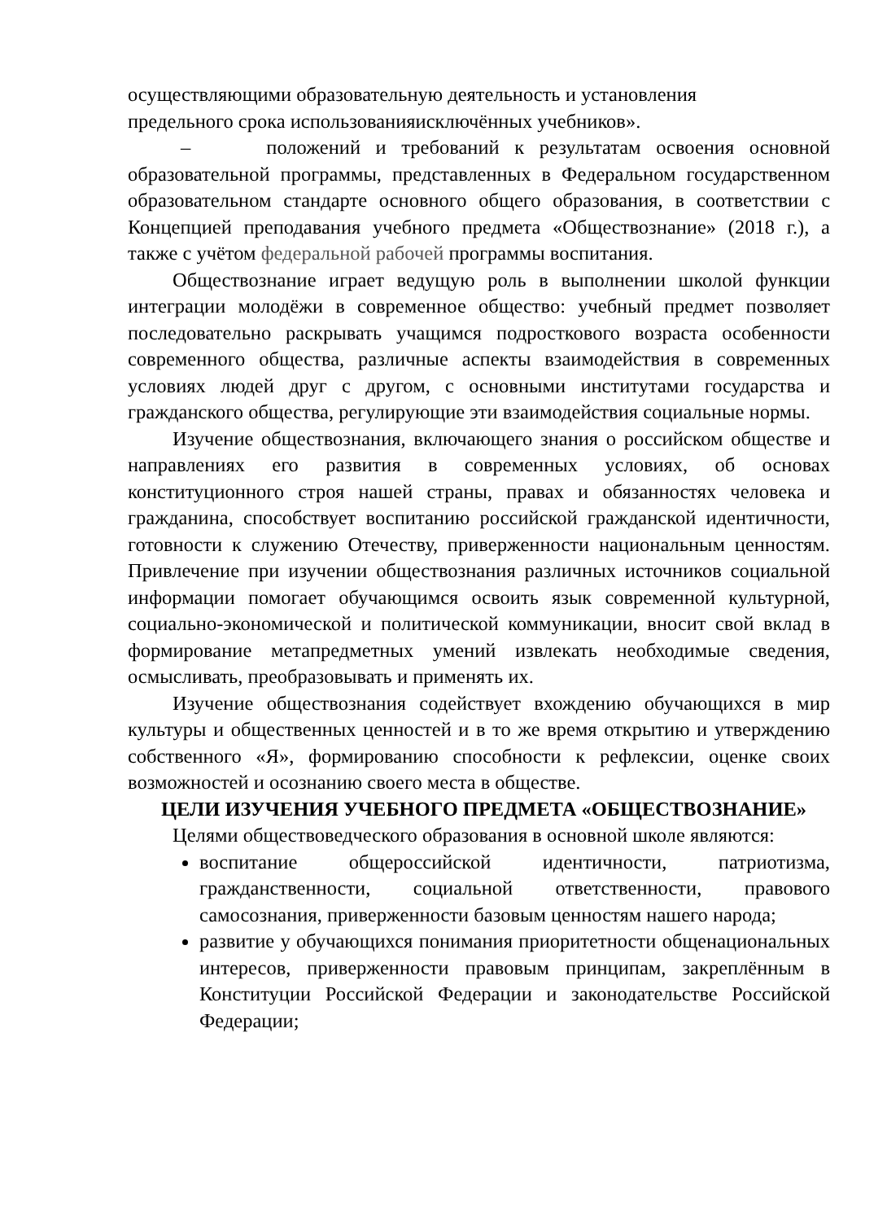осуществляющими образовательную деятельность и установления
предельного срока использованияисключённых учебников».
– положений и требований к результатам освоения основной образовательной программы, представленных в Федеральном государственном образовательном стандарте основного общего образования, в соответствии с Концепцией преподавания учебного предмета «Обществознание» (2018 г.), а также с учётом федеральной рабочей программы воспитания.
Обществознание играет ведущую роль в выполнении школой функции интеграции молодёжи в современное общество: учебный предмет позволяет последовательно раскрывать учащимся подросткового возраста особенности современного общества, различные аспекты взаимодействия в современных условиях людей друг с другом, с основными институтами государства и гражданского общества, регулирующие эти взаимодействия социальные нормы.
Изучение обществознания, включающего знания о российском обществе и направлениях его развития в современных условиях, об основах конституционного строя нашей страны, правах и обязанностях человека и гражданина, способствует воспитанию российской гражданской идентичности, готовности к служению Отечеству, приверженности национальным ценностям. Привлечение при изучении обществознания различных источников социальной информации помогает обучающимся освоить язык современной культурной, социально-экономической и политической коммуникации, вносит свой вклад в формирование метапредметных умений извлекать необходимые сведения, осмысливать, преобразовывать и применять их.
Изучение обществознания содействует вхождению обучающихся в мир культуры и общественных ценностей и в то же время открытию и утверждению собственного «Я», формированию способности к рефлексии, оценке своих возможностей и осознанию своего места в обществе.
ЦЕЛИ ИЗУЧЕНИЯ УЧЕБНОГО ПРЕДМЕТА «ОБЩЕСТВОЗНАНИЕ»
Целями обществоведческого образования в основной школе являются:
воспитание общероссийской идентичности, патриотизма, гражданственности, социальной ответственности, правового самосознания, приверженности базовым ценностям нашего народа;
развитие у обучающихся понимания приоритетности общенациональных интересов, приверженности правовым принципам, закреплённым в Конституции Российской Федерации и законодательстве Российской Федерации;